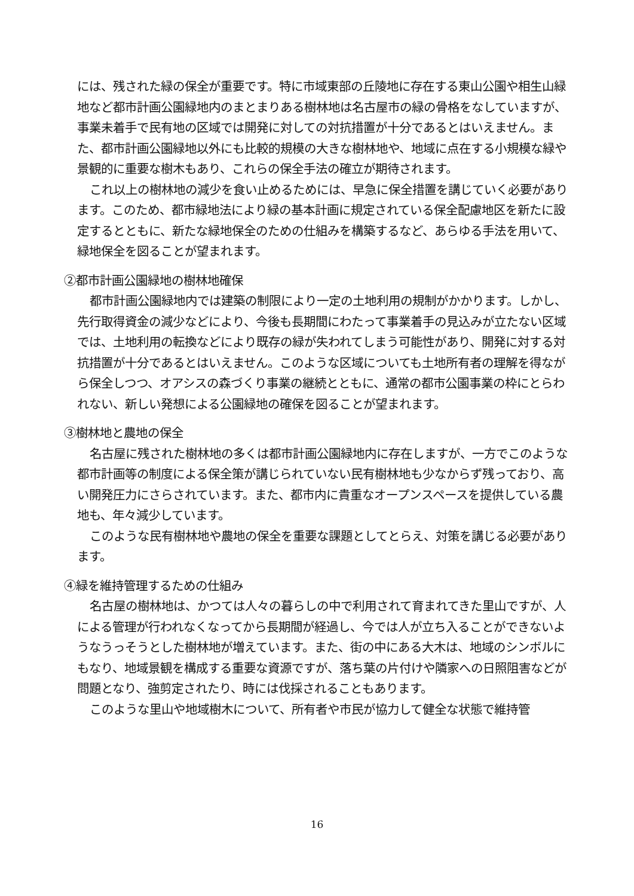には、残された緑の保全が重要です。特に市域東部の丘陵地に存在する東山公園や相生山緑地など都市計画公園緑地内のまとまりある樹林地は名古屋市の緑の骨格をなしていますが、事業未着手で民有地の区域では開発に対しての対抗措置が十分であるとはいえません。また、都市計画公園緑地以外にも比較的規模の大きな樹林地や、地域に点在する小規模な緑や景観的に重要な樹木もあり、これらの保全手法の確立が期待されます。
これ以上の樹林地の減少を食い止めるためには、早急に保全措置を講じていく必要があります。このため、都市緑地法により緑の基本計画に規定されている保全配慮地区を新たに設定するとともに、新たな緑地保全のための仕組みを構築するなど、あらゆる手法を用いて、緑地保全を図ることが望まれます。
②都市計画公園緑地の樹林地確保
都市計画公園緑地内では建築の制限により一定の土地利用の規制がかかります。しかし、先行取得資金の減少などにより、今後も長期間にわたって事業着手の見込みが立たない区域では、土地利用の転換などにより既存の緑が失われてしまう可能性があり、開発に対する対抗措置が十分であるとはいえません。このような区域についても土地所有者の理解を得ながら保全しつつ、オアシスの森づくり事業の継続とともに、通常の都市公園事業の枠にとらわれない、新しい発想による公園緑地の確保を図ることが望まれます。
③樹林地と農地の保全
名古屋に残された樹林地の多くは都市計画公園緑地内に存在しますが、一方でこのような都市計画等の制度による保全策が講じられていない民有樹林地も少なからず残っており、高い開発圧力にさらされています。また、都市内に貴重なオープンスペースを提供している農地も、年々減少しています。
このような民有樹林地や農地の保全を重要な課題としてとらえ、対策を講じる必要があります。
④緑を維持管理するための仕組み
名古屋の樹林地は、かつては人々の暮らしの中で利用されて育まれてきた里山ですが、人による管理が行われなくなってから長期間が経過し、今では人が立ち入ることができないようなうっそうとした樹林地が増えています。また、街の中にある大木は、地域のシンボルにもなり、地域景観を構成する重要な資源ですが、落ち葉の片付けや隣家への日照阻害などが問題となり、強剪定されたり、時には伐採されることもあります。
このような里山や地域樹木について、所有者や市民が協力して健全な状態で維持管
16